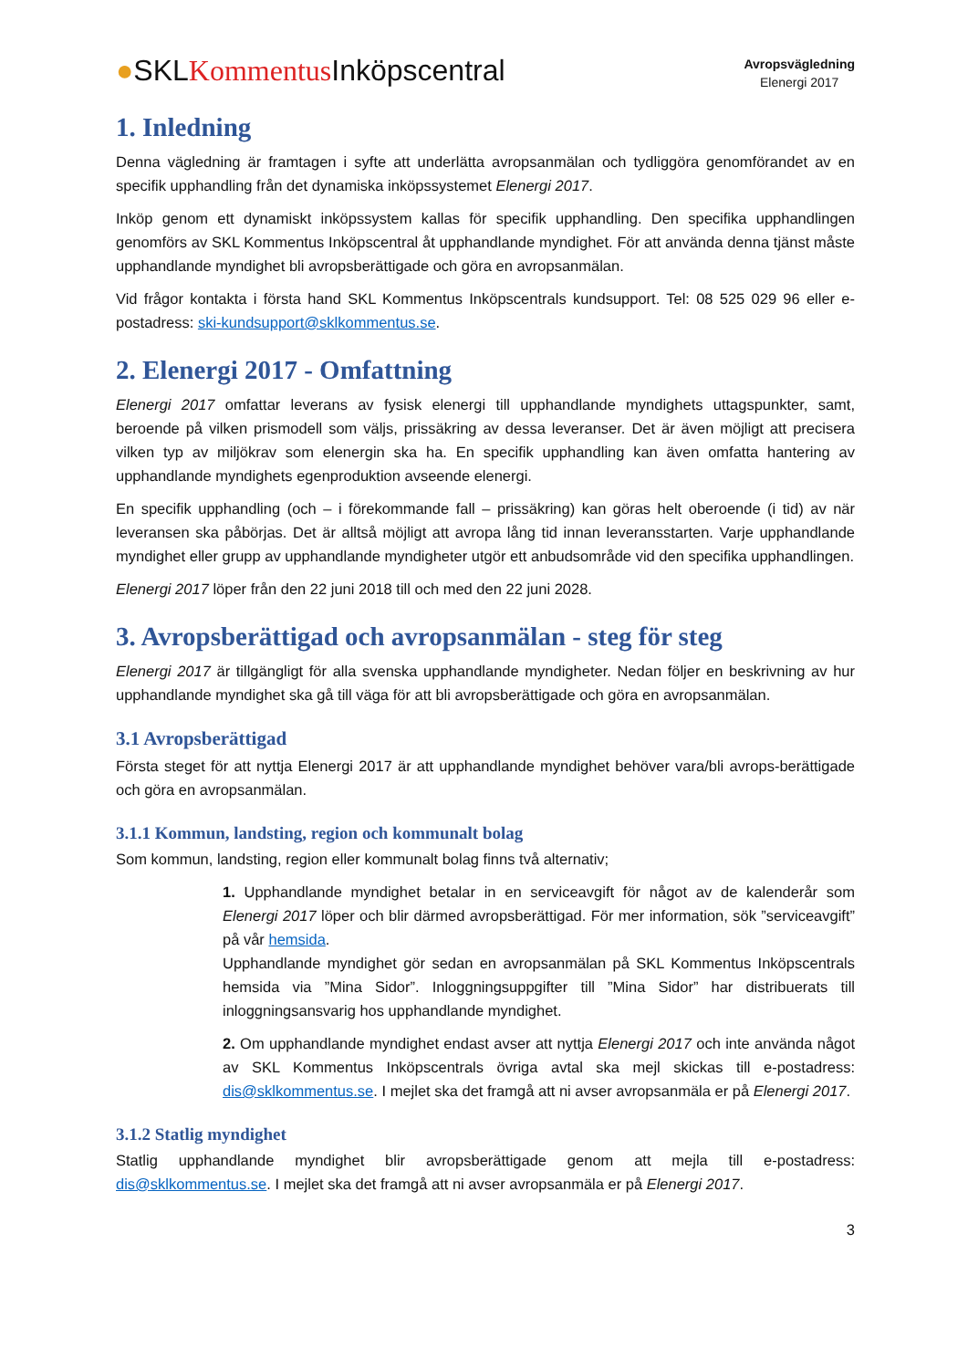●SKLKommentus Inköpscentral
Avropsvägledning
Elenergi 2017
1. Inledning
Denna vägledning är framtagen i syfte att underlätta avropsanmälan och tydliggöra genomförandet av en specifik upphandling från det dynamiska inköpssystemet Elenergi 2017.
Inköp genom ett dynamiskt inköpssystem kallas för specifik upphandling. Den specifika upphandlingen genomförs av SKL Kommentus Inköpscentral åt upphandlande myndighet. För att använda denna tjänst måste upphandlande myndighet bli avropsberättigade och göra en avropsanmälan.
Vid frågor kontakta i första hand SKL Kommentus Inköpscentrals kundsupport. Tel: 08 525 029 96 eller e-postadress: ski-kundsupport@sklkommentus.se.
2. Elenergi 2017 - Omfattning
Elenergi 2017 omfattar leverans av fysisk elenergi till upphandlande myndighets uttagspunkter, samt, beroende på vilken prismodell som väljs, prissäkring av dessa leveranser. Det är även möjligt att precisera vilken typ av miljökrav som elenergin ska ha. En specifik upphandling kan även omfatta hantering av upphandlande myndighets egenproduktion avseende elenergi.
En specifik upphandling (och – i förekommande fall – prissäkring) kan göras helt oberoende (i tid) av när leveransen ska påbörjas. Det är alltså möjligt att avropa lång tid innan leveransstarten. Varje upphandlande myndighet eller grupp av upphandlande myndigheter utgör ett anbudsområde vid den specifika upphandlingen.
Elenergi 2017 löper från den 22 juni 2018 till och med den 22 juni 2028.
3. Avropsberättigad och avropsanmälan - steg för steg
Elenergi 2017 är tillgängligt för alla svenska upphandlande myndigheter. Nedan följer en beskrivning av hur upphandlande myndighet ska gå till väga för att bli avropsberättigade och göra en avropsanmälan.
3.1 Avropsberättigad
Första steget för att nyttja Elenergi 2017 är att upphandlande myndighet behöver vara/bli avrops-berättigade och göra en avropsanmälan.
3.1.1 Kommun, landsting, region och kommunalt bolag
Som kommun, landsting, region eller kommunalt bolag finns två alternativ;
1. Upphandlande myndighet betalar in en serviceavgift för något av de kalenderår som Elenergi 2017 löper och blir därmed avropsberättigad. För mer information, sök ”serviceavgift” på vår hemsida.
Upphandlande myndighet gör sedan en avropsanmälan på SKL Kommentus Inköpscentrals hemsida via ”Mina Sidor”. Inloggningsuppgifter till ”Mina Sidor” har distribuerats till inloggningsansvarig hos upphandlande myndighet.
2. Om upphandlande myndighet endast avser att nyttja Elenergi 2017 och inte använda något av SKL Kommentus Inköpscentrals övriga avtal ska mejl skickas till e-postadress: dis@sklkommentus.se. I mejlet ska det framgå att ni avser avropsanmäla er på Elenergi 2017.
3.1.2 Statlig myndighet
Statlig upphandlande myndighet blir avropsberättigade genom att mejla till e-postadress: dis@sklkommentus.se. I mejlet ska det framgå att ni avser avropsanmäla er på Elenergi 2017.
3